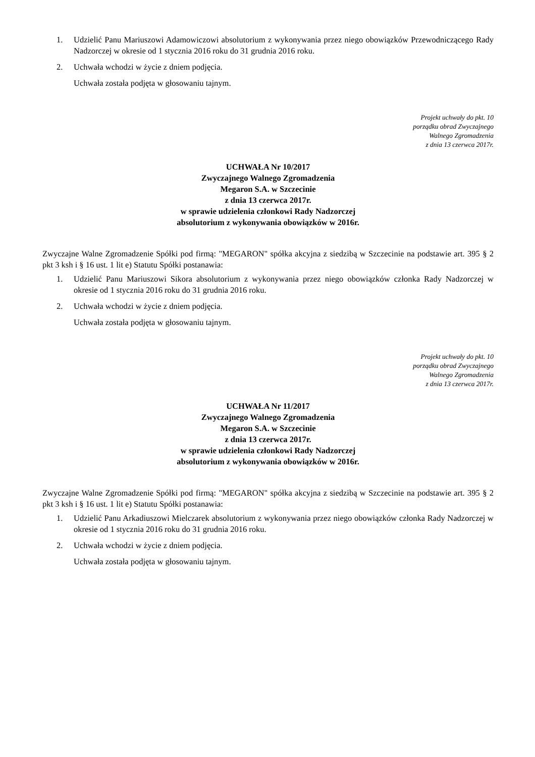1. Udzielić Panu Mariuszowi Adamowiczowi absolutorium z wykonywania przez niego obowiązków Przewodniczącego Rady Nadzorczej w okresie od 1 stycznia 2016 roku do 31 grudnia 2016 roku.
2. Uchwała wchodzi w życie z dniem podjęcia.
Uchwała została podjęta w głosowaniu tajnym.
Projekt uchwały do pkt. 10
porządku obrad Zwyczajnego
Walnego Zgromadzenia
z dnia 13 czerwca 2017r.
UCHWAŁA Nr 10/2017
Zwyczajnego Walnego Zgromadzenia
Megaron S.A. w Szczecinie
z dnia 13 czerwca 2017r.
w sprawie udzielenia członkowi Rady Nadzorczej
absolutorium z wykonywania obowiązków w 2016r.
Zwyczajne Walne Zgromadzenie Spółki pod firmą: "MEGARON" spółka akcyjna z siedzibą w Szczecinie na podstawie art. 395 § 2 pkt 3 ksh i § 16 ust. 1 lit e) Statutu Spółki postanawia:
1. Udzielić Panu Mariuszowi Sikora absolutorium z wykonywania przez niego obowiązków członka Rady Nadzorczej w okresie od 1 stycznia 2016 roku do 31 grudnia 2016 roku.
2. Uchwała wchodzi w życie z dniem podjęcia.
Uchwała została podjęta w głosowaniu tajnym.
Projekt uchwały do pkt. 10
porządku obrad Zwyczajnego
Walnego Zgromadzenia
z dnia 13 czerwca 2017r.
UCHWAŁA Nr 11/2017
Zwyczajnego Walnego Zgromadzenia
Megaron S.A. w Szczecinie
z dnia 13 czerwca 2017r.
w sprawie udzielenia członkowi Rady Nadzorczej
absolutorium z wykonywania obowiązków w 2016r.
Zwyczajne Walne Zgromadzenie Spółki pod firmą: "MEGARON" spółka akcyjna z siedzibą w Szczecinie na podstawie art. 395 § 2 pkt 3 ksh i § 16 ust. 1 lit e) Statutu Spółki postanawia:
1. Udzielić Panu Arkadiuszowi Mielczarek absolutorium z wykonywania przez niego obowiązków członka Rady Nadzorczej w okresie od 1 stycznia 2016 roku do 31 grudnia 2016 roku.
2. Uchwała wchodzi w życie z dniem podjęcia.
Uchwała została podjęta w głosowaniu tajnym.